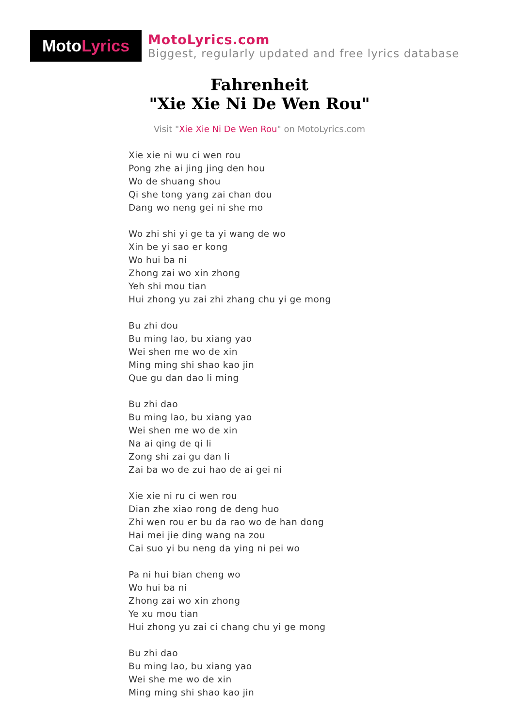Moto Lyrics
MotoLyrics.com
Biggest, regularly updated and free lyrics database
Fahrenheit
"Xie Xie Ni De Wen Rou"
Visit "Xie Xie Ni De Wen Rou" on MotoLyrics.com
Xie xie ni wu ci wen rou
Pong zhe ai jing jing den hou
Wo de shuang shou
Qi she tong yang zai chan dou
Dang wo neng gei ni she mo
Wo zhi shi yi ge ta yi wang de wo
Xin be yi sao er kong
Wo hui ba ni
Zhong zai wo xin zhong
Yeh shi mou tian
Hui zhong yu zai zhi zhang chu yi ge mong
Bu zhi dou
Bu ming lao, bu xiang yao
Wei shen me wo de xin
Ming ming shi shao kao jin
Que gu dan dao li ming
Bu zhi dao
Bu ming lao, bu xiang yao
Wei shen me wo de xin
Na ai qing de qi li
Zong shi zai gu dan li
Zai ba wo de zui hao de ai gei ni
Xie xie ni ru ci wen rou
Dian zhe xiao rong de deng huo
Zhi wen rou er bu da rao wo de han dong
Hai mei jie ding wang na zou
Cai suo yi bu neng da ying ni pei wo
Pa ni hui bian cheng wo
Wo hui ba ni
Zhong zai wo xin zhong
Ye xu mou tian
Hui zhong yu zai ci chang chu yi ge mong
Bu zhi dao
Bu ming lao, bu xiang yao
Wei she me wo de xin
Ming ming shi shao kao jin